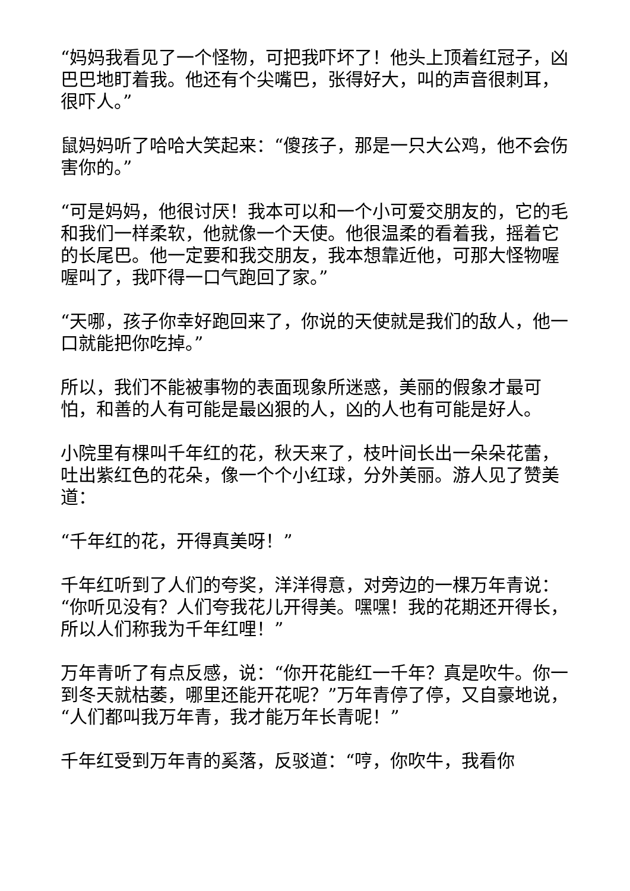“妈妈我看见了一个怪物，可把我吓坏了！他头上顶着红冠子，凶巴巴地盯着我。他还有个尖嘴巴，张得好大，叫的声音很刺耳，很吓人。”
鼠妈妈听了哈哈大笑起来：“傻孩子，那是一只大公鸡，他不会伤害你的。”
“可是妈妈，他很讨厌！我本可以和一个小可爱交朋友的，它的毛和我们一样柔软，他就像一个天使。他很温柔的看着我，摇着它的长尾巴。他一定要和我交朋友，我本想靠近他，可那大怪物喔喔叫了，我吓得一口气跑回了家。”
“天哪，孩子你幸好跑回来了，你说的天使就是我们的敌人，他一口就能把你吃掉。”
所以，我们不能被事物的表面现象所迷惑，美丽的假象才最可怕，和善的人有可能是最凶狠的人，凶的人也有可能是好人。
小院里有棵叫千年红的花，秋天来了，枝叶间长出一朵朵花蕾，吐出紫红色的花朵，像一个个小红球，分外美丽。游人见了赞美道：
“千年红的花，开得真美呀！”
千年红听到了人们的夸奖，洋洋得意，对旁边的一棵万年青说：“你听见没有？人们夸我花儿开得美。嘿嘿！我的花期还开得长，所以人们称我为千年红哩！”
万年青听了有点反感，说：“你开花能红一千年？真是吹牛。你一到冬天就枯萎，哪里还能开花呢？”万年青停了停，又自豪地说，“人们都叫我万年青，我才能万年长青呢！”
千年红受到万年青的奚落，反驳道：“哼，你吹牛，我看你